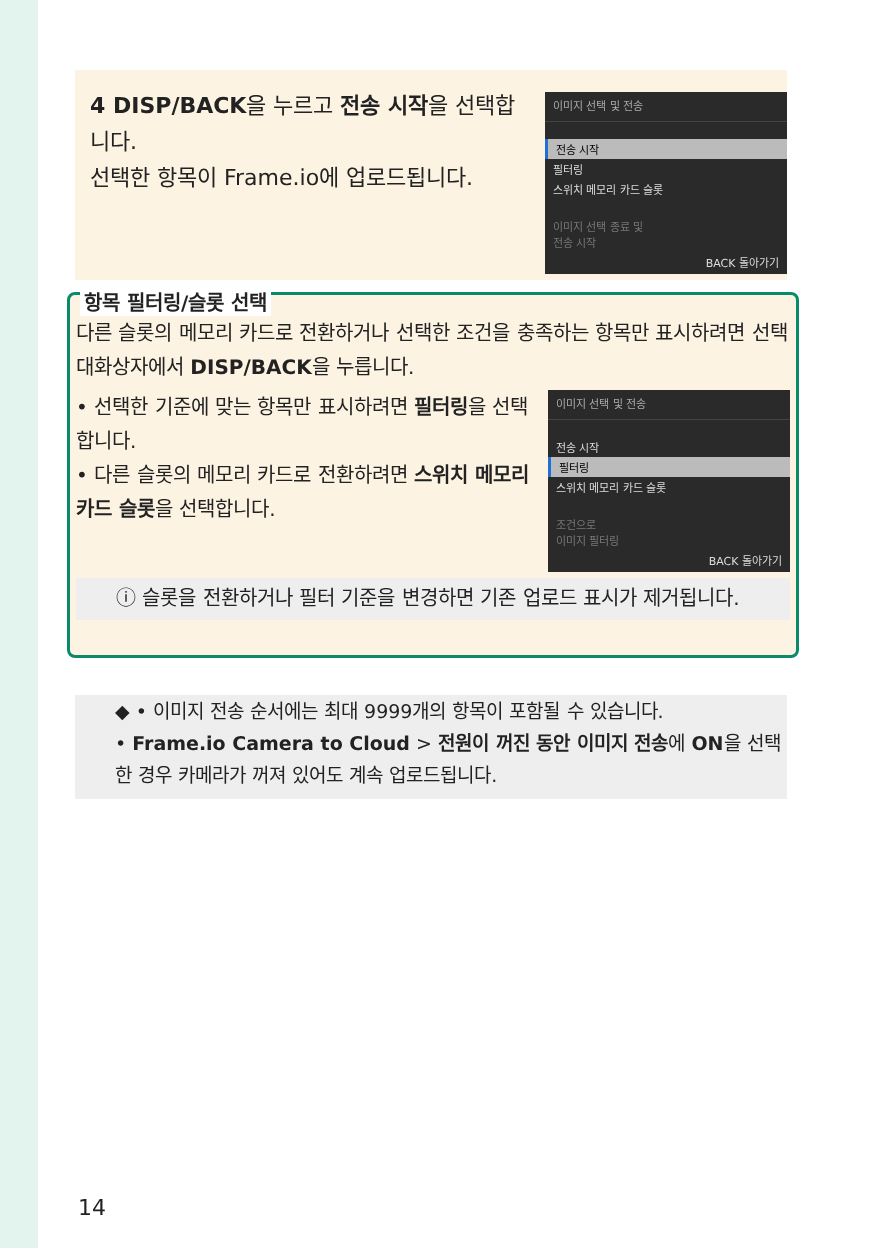4 DISP/BACK을 누르고 전송 시작을 선택합니다.
선택한 항목이 Frame.io에 업로드됩니다.
이미지 선택 및 전송
전송 시작
필터링
스위치 메모리 카드 슬롯
이미지 선택 종료 및
전송 시작
BACK 돌아가기
항목 필터링/슬롯 선택
다른 슬롯의 메모리 카드로 전환하거나 선택한 조건을 충족하는 항목만 표시하려면 선택 대화상자에서 DISP/BACK을 누릅니다.
• 선택한 기준에 맞는 항목만 표시하려면 필터링을 선택합니다.
• 다른 슬롯의 메모리 카드로 전환하려면 스위치 메모리 카드 슬롯을 선택합니다.
이미지 선택 및 전송
전송 시작
필터링
스위치 메모리 카드 슬롯
조건으로
이미지 필터링
BACK 돌아가기
ⓘ 슬롯을 전환하거나 필터 기준을 변경하면 기존 업로드 표시가 제거됩니다.
◆ • 이미지 전송 순서에는 최대 9999개의 항목이 포함될 수 있습니다.
• Frame.io Camera to Cloud > 전원이 꺼진 동안 이미지 전송에 ON을 선택한 경우 카메라가 꺼져 있어도 계속 업로드됩니다.
14